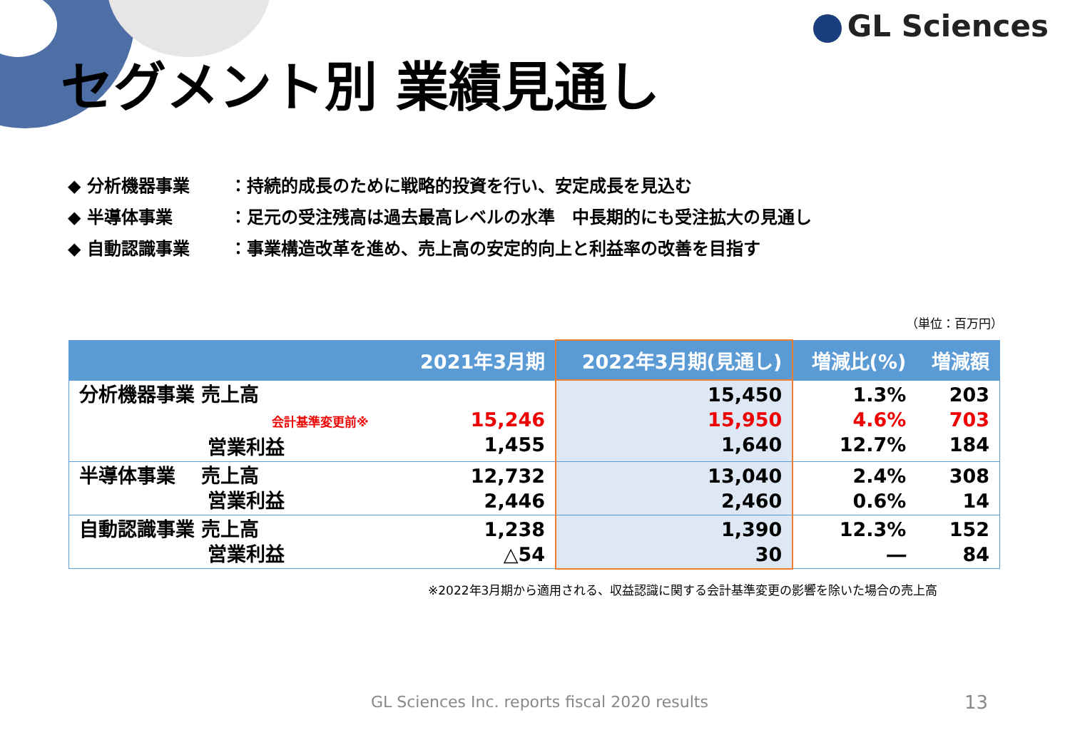GL Sciences
セグメント別 業績見通し
◆ 分析機器事業 ：持続的成長のために戦略的投資を行い、安定成長を見込む
◆ 半導体事業 ：足元の受注残高は過去最高レベルの水準　中長期的にも受注拡大の見通し
◆ 自動認識事業 ：事業構造改革を進め、売上高の安定的向上と利益率の改善を目指す
（単位：百万円）
| | 2021年3月期 | 2022年3月期(見通し) | 増減比(%) | 増減額 |
| --- | --- | --- | --- | --- |
| 分析機器事業 売上高 会計基準変更前※ 営業利益 | 15,246 1,455 | 15,450 15,950 1,640 | 1.3% 4.6% 12.7% | 203 703 184 |
| 半導体事業 売上高 営業利益 | 12,732 2,446 | 13,040 2,460 | 2.4% 0.6% | 308 14 |
| 自動認識事業 売上高 営業利益 | 1,238 △54 | 1,390 30 | 12.3% ― | 152 84 |
※2022年3月期から適用される、収益認識に関する会計基準変更の影響を除いた場合の売上高
GL Sciences Inc. reports fiscal 2020 results
13